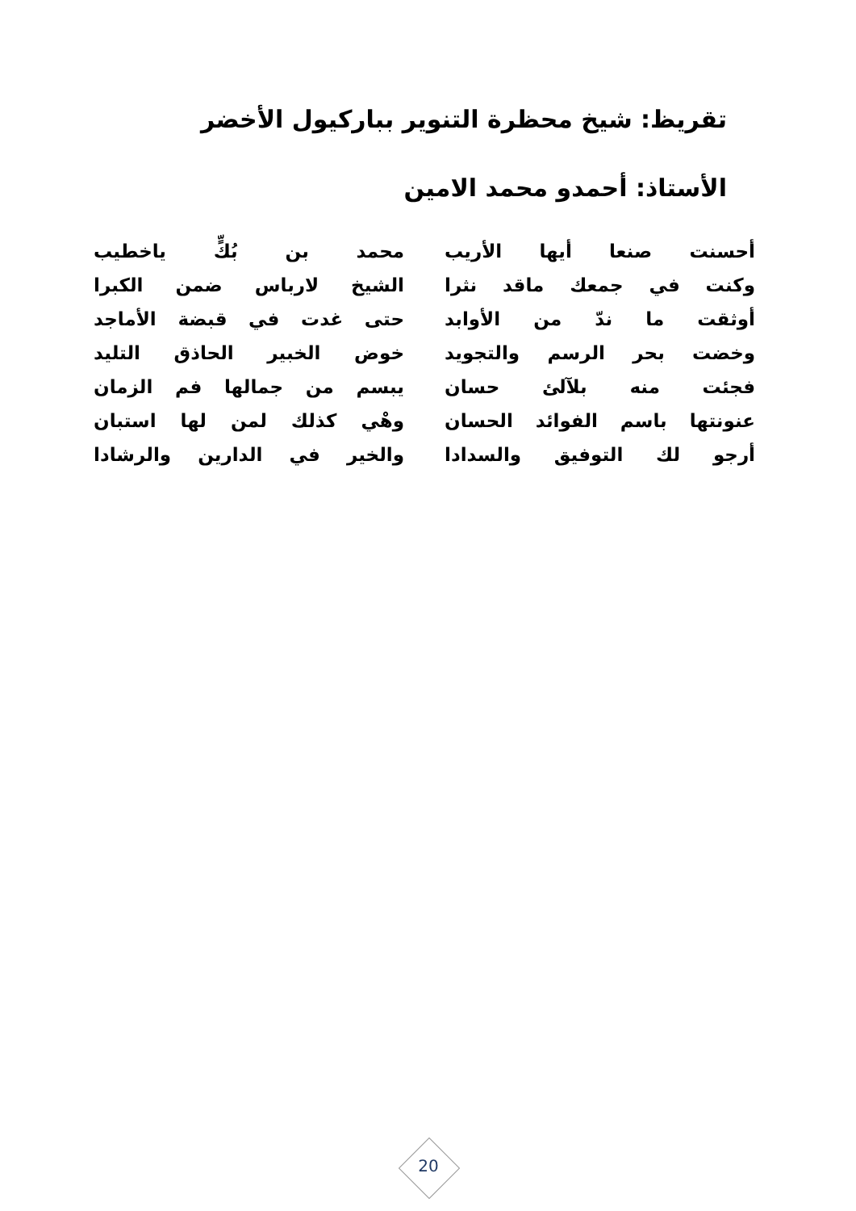تقريظ: شيخ محظرة التنوير بباركيول الأخضر
الأستاذ: أحمدو محمد الامين
أحسنت صنعا أيها الأريب محمد بن بُكٍّ ياخطيب
وكنت في جمعك ماقد نثرا الشيخ لارباس ضمن الكبرا
أوثقت ما ندّ من الأوابد حتى غدت في قبضة الأماجد
وخضت بحر الرسم والتجويد خوض الخبير الحاذق التليد
فجئت منه بلآلئ حسان يبسم من جمالها فم الزمان
عنونتها باسم الفوائد الحسان وهْي كذلك لمن لها استبان
أرجو لك التوفيق والسدادا والخير في الدارين والرشادا
20